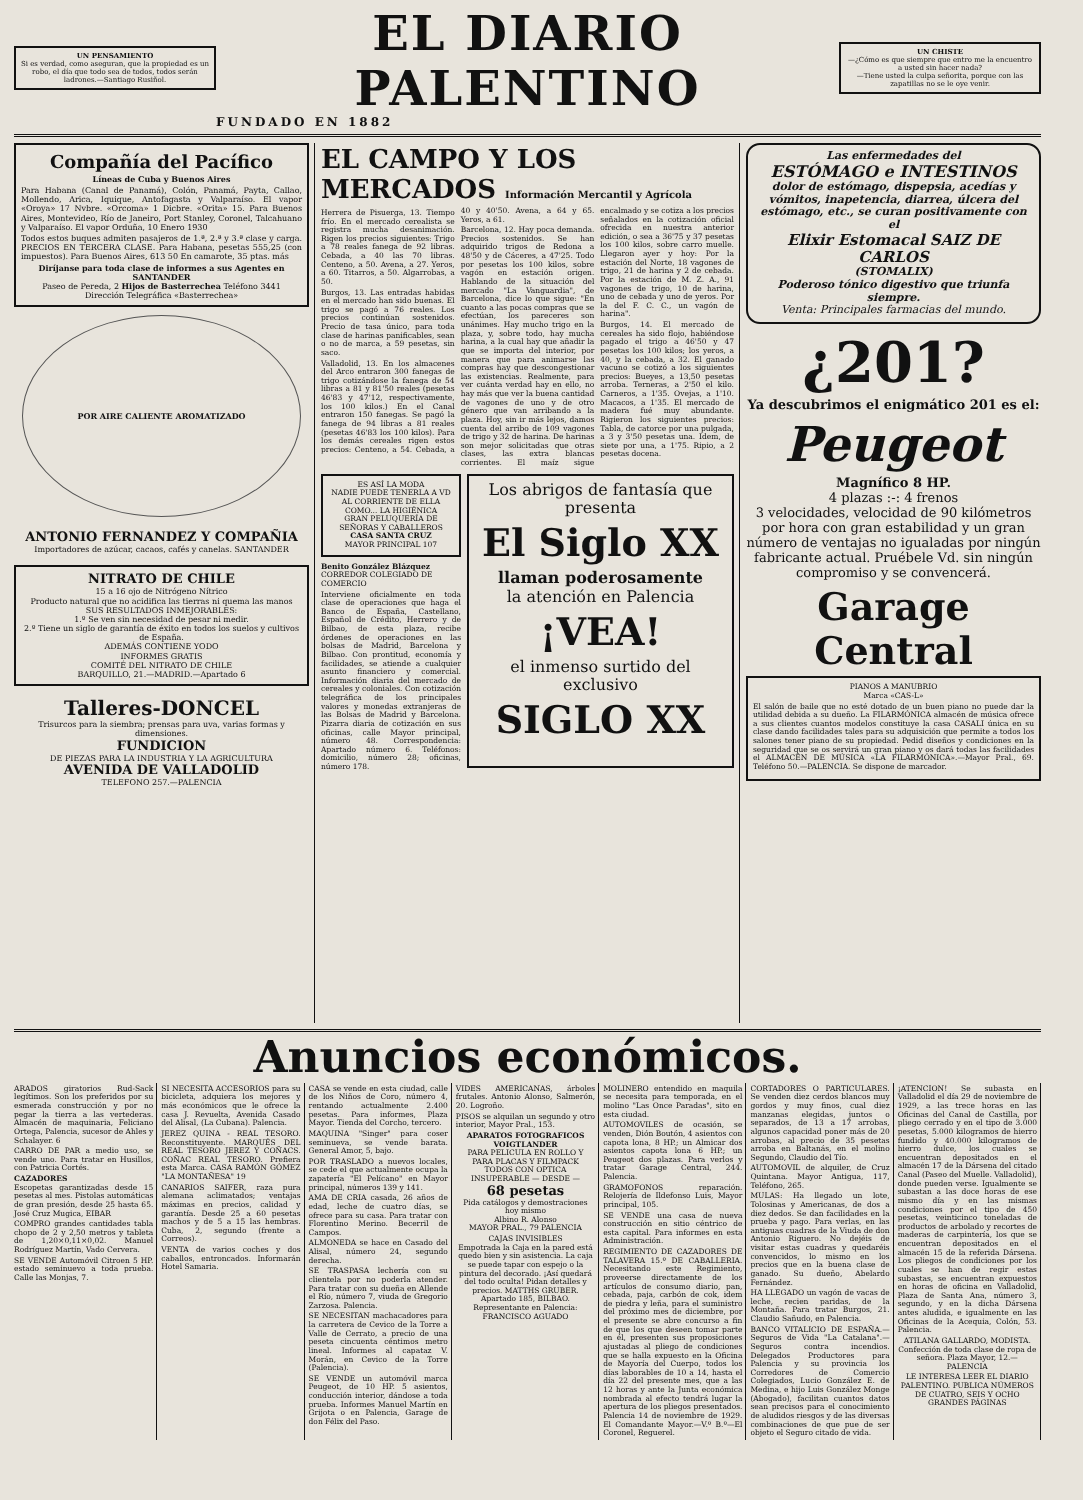UN PENSAMIENTO
Si es verdad, como aseguran, que la propiedad es un robo, el día que todo sea de todos, todos serán ladrones.—Santiago Rusiñol.
EL DIARIO PALENTINO
FUNDADO EN 1882
UN CHISTE
—¿Cómo es que siempre que entro me la encuentro a usted sin hacer nada?
—Tiene usted la culpa señorita, porque con las zapatillas no se le oye venir.
Compañía del Pacífico
Líneas de Cuba y Buenos Aires
Para Habana (Canal de Panamá), Colón, Panamá, Payta, Callao, Mollendo, Arica, Iquique, Antofagasta y Valparaíso. El vapor «Oroya» 17 Nvbre. «Orcoma» 1 Dicbre. «Orita» 15. Para Buenos Aires, Montevideo, Río de Janeiro, Port Stanley, Coronel, Talcahuano y Valparaíso. El vapor Orduña, 10 Enero 1930
Todos estos buques admiten pasajeros de 1.ª, 2.ª y 3.ª clase y carga. PRECIOS EN TERCERA CLASE. Para Habana, pesetas 555,25 (con impuestos). Para Buenos Aires, 613 50 En camarote, 35 ptas. más
Diríjanse para toda clase de informes a sus Agentes en SANTANDER
Paseo de Pereda, 2 Hijos de Basterrechea Teléfono 3441
Dirección Telegráfica «Basterrechea»
POR AIRE CALIENTE AROMATIZADO
ANTONIO FERNANDEZ Y COMPAÑIA
Importadores de azúcar, cacaos, cafés y canelas. SANTANDER
NITRATO DE CHILE
15 a 16 ojo de Nitrógeno Nítrico
Producto natural que no acidifica las tierras ni quema las manos
SUS RESULTADOS INMEJORABLES:
1.º Se ven sin necesidad de pesar ni medir.
2.º Tiene un siglo de garantía de éxito en todos los suelos y cultivos de España.
ADEMÁS CONTIENE YODO
INFORMES GRATIS
COMITÉ DEL NITRATO DE CHILE
BARQUILLO, 21.—MADRID.—Apartado 6
Talleres-DONCEL
Trisurcos para la siembra; prensas para uva, varias formas y dimensiones.
FUNDICION
DE PIEZAS PARA LA INDUSTRIA Y LA AGRICULTURA
AVENIDA DE VALLADOLID
TELEFONO 257.—PALENCIA
EL CAMPO Y LOS MERCADOS Información Mercantil y Agrícola
Herrera de Pisuerga, 13. Tiempo frío. En el mercado cerealista se registra mucha desanimación. Rigen los precios siguientes: Trigo a 78 reales fanega de 92 libras. Cebada, a 40 las 70 libras. Centeno, a 50. Avena, a 27. Yeros, a 60. Titarros, a 50. Algarrobas, a 50.
Burgos, 13. Las entradas habidas en el mercado han sido buenas. El trigo se pagó a 76 reales. Los precios continúan sostenidos. Precio de tasa único, para toda clase de harinas panificables, sean o no de marca, a 59 pesetas, sin saco.
Valladolid, 13. En los almacenes del Arco entraron 300 fanegas de trigo cotizándose la fanega de 54 libras a 81 y 81'50 reales (pesetas 46'83 y 47'12, respectivamente, los 100 kilos.) En el Canal entraron 150 fanegas. Se pagó la fanega de 94 libras a 81 reales (pesetas 46'83 los 100 kilos). Para los demás cereales rigen estos precios: Centeno, a 54. Cebada, a 40 y 40'50. Avena, a 64 y 65. Yeros, a 61.
Barcelona, 12. Hay poca demanda. Precios sostenidos. Se han adquirido trigos de Redona a 48'50 y de Cáceres, a 47'25. Todo por pesetas los 100 kilos, sobre vagón en estación origen. Hablando de la situación del mercado "La Vanguardia", de Barcelona, dice lo que sigue: "En cuanto a las pocas compras que se efectúan, los pareceres son unánimes. Hay mucho trigo en la plaza, y, sobre todo, hay mucha harina, a la cual hay que añadir la que se importa del interior, por manera que para animarse las compras hay que descongestionar las existencias. Realmente, para ver cuánta verdad hay en ello, no hay más que ver la buena cantidad de vagones de uno y de otro género que van arribando a la plaza. Hoy, sin ir más lejos, damos cuenta del arribo de 109 vagones de trigo y 32 de harina. De harinas son mejor solicitadas que otras clases, las extra blancas corrientes. El maíz sigue encalmado y se cotiza a los precios señalados en la cotización oficial ofrecida en nuestra anterior edición, o sea a 36'75 y 37 pesetas los 100 kilos, sobre carro muelle. Llegaron ayer y hoy: Por la estación del Norte, 18 vagones de trigo, 21 de harina y 2 de cebada. Por la estación de M. Z. A., 91 vagones de trigo, 10 de harina, uno de cebada y uno de yeros. Por la del F. C. C., un vagón de harina".
Burgos, 14. El mercado de cereales ha sido flojo, habiéndose pagado el trigo a 46'50 y 47 pesetas los 100 kilos; los yeros, a 40, y la cebada, a 32. El ganado vacuno se cotizó a los siguientes precios: Bueyes, a 13,50 pesetas arroba. Terneras, a 2'50 el kilo. Carneros, a 1'35. Ovejas, a 1'10. Macacos, a 1'35. El mercado de madera fué muy abundante. Rigieron los siguientes precios: Tabla, de catorce por una pulgada, a 3 y 3'50 pesetas una. Idem, de siete por una, a 1'75. Ripio, a 2 pesetas docena.
ES ASÍ LA MODA
NADIE PUEDE TENERLA A VD AL CORRIENTE DE ELLA COMO... LA HIGIÉNICA
GRAN PELUQUERÍA DE SEÑORAS Y CABALLEROS
CASA SANTA CRUZ
MAYOR PRINCIPAL 107
Benito González Blázquez
CORREDOR COLEGIADO DE COMERCIO
Interviene oficialmente en toda clase de operaciones que haga el Banco de España, Castellano, Español de Crédito, Herrero y de Bilbao, de esta plaza, recibe órdenes de operaciones en las bolsas de Madrid, Barcelona y Bilbao. Con prontitud, economía y facilidades, se atiende a cualquier asunto financiero y comercial. Información diaria del mercado de cereales y coloniales. Con cotización telegráfica de los principales valores y monedas extranjeras de las Bolsas de Madrid y Barcelona. Pizarra diaria de cotización en sus oficinas, calle Mayor principal, número 48. Correspondencia: Apartado número 6. Teléfonos: domicilio, número 28; oficinas, número 178.
Los abrigos de fantasía que presenta
El Siglo XX
llaman poderosamente
la atención en Palencia
¡VEA!
el inmenso surtido del exclusivo
SIGLO XX
Las enfermedades del
ESTÓMAGO e INTESTINOS
dolor de estómago, dispepsia, acedías y vómitos, inapetencia, diarrea, úlcera del estómago, etc., se curan positivamente con el
Elixir Estomacal SAIZ DE CARLOS
(STOMALIX)
Poderoso tónico digestivo que triunfa siempre.
Venta: Principales farmacias del mundo.
¿201?
Ya descubrimos el enigmático 201 es el:
Peugeot
Magnífico 8 HP.
4 plazas :-: 4 frenos
3 velocidades, velocidad de 90 kilómetros por hora con gran estabilidad y un gran número de ventajas no igualadas por ningún fabricante actual. Pruébele Vd. sin ningún compromiso y se convencerá.
Garage Central
PIANOS A MANUBRIO
Marca «CAS-L»
El salón de baile que no esté dotado de un buen piano no puede dar la utilidad debida a su dueño. La FILARMÓNICA almacén de música ofrece a sus clientes cuantos modelos constituye la casa CASALI única en su clase dando facilidades tales para su adquisición que permite a todos los salones tener piano de su propiedad. Pedid diseños y condiciones en la seguridad que se os servirá un gran piano y os dará todas las facilidades el ALMACÉN DE MÚSICA «LA FILARMÓNICA».—Mayor Pral., 69. Teléfono 50.—PALENCIA. Se dispone de marcador.
Anuncios económicos.
ARADOS giratorios Rud-Sack legítimos. Son los preferidos por su esmerada construcción y por no pegar la tierra a las vertederas. Almacén de maquinaria, Feliciano Ortega, Palencia, sucesor de Ahles y Schalayer. 6
CARRO DE PAR a medio uso, se vende uno. Para tratar en Husillos, con Patricia Cortés.
CAZADORES
Escopetas garantizadas desde 15 pesetas al mes. Pistolas automáticas de gran presión, desde 25 hasta 65. José Cruz Mugica, EIBAR
COMPRO grandes cantidades tabla chopo de 2 y 2,50 metros y tableta de 1,20×0,11×0,02. Manuel Rodríguez Martín, Vado Cervera.
SE VENDE Automóvil Citroen 5 HP. estado seminuevo a toda prueba. Calle las Monjas, 7.
SI NECESITA ACCESORIOS para su bicicleta, adquiera los mejores y más económicos que le ofrece la casa J. Revuelta, Avenida Casado del Alisal, (La Cubana). Palencia.
JEREZ QUINA - REAL TESORO. Reconstituyente. MARQUÉS DEL REAL TESORO JEREZ Y COÑACS. COÑAC REAL TESORO. Prefiera esta Marca. CASA RAMÓN GÓMEZ "LA MONTAÑESA" 19
CANARIOS SAIFER, raza pura alemana aclimatados; ventajas máximas en precios, calidad y garantía. Desde 25 a 60 pesetas machos y de 5 a 15 las hembras. Cuba, 2, segundo (frente a Correos).
VENTA de varios coches y dos caballos, entroncados. Informarán Hotel Samaria.
CASA se vende en esta ciudad, calle de los Niños de Coro, número 4, rentando actualmente 2.400 pesetas. Para informes, Plaza Mayor. Tienda del Corcho, tercero.
MAQUINA "Singer" para coser seminueva, se vende barata. General Amor, 5, bajo.
POR TRASLADO a nuevos locales, se cede el que actualmente ocupa la zapatería "El Pelícano" en Mayor principal, números 139 y 141.
AMA DE CRIA casada, 26 años de edad, leche de cuatro días, se ofrece para su casa. Para tratar con Florentino Merino. Becerril de Campos.
ALMONEDA se hace en Casado del Alisal, número 24, segundo derecha.
SE TRASPASA lechería con su clientela por no poderla atender. Para tratar con su dueña en Allende el Río, número 7, viuda de Gregorio Zarzosa. Palencia.
SE NECESITAN machacadores para la carretera de Cevico de la Torre a Valle de Cerrato, a precio de una peseta cincuenta céntimos metro lineal. Informes al capataz V. Morán, en Cevico de la Torre (Palencia).
SE VENDE un automóvil marca Peugeot, de 10 HP. 5 asientos, conducción interior, dándose a toda prueba. Informes Manuel Martín en Grijota o en Palencia, Garage de don Félix del Paso.
VIDES AMERICANAS, árboles frutales. Antonio Alonso, Salmerón, 20. Logroño.
PISOS se alquilan un segundo y otro interior, Mayor Pral., 153.
APARATOS FOTOGRAFICOS VOIGTLANDER
PARA PELICULA EN ROLLO Y PARA PLACAS Y FILMPACK
TODOS CON OPTICA INSUPERABLE — DESDE —
68 pesetas
Pida catálogos y demostraciones hoy mismo
Albino R. Alonso
MAYOR PRAL., 79 PALENCIA
CAJAS INVISIBLES
Empotrada la Caja en la pared está quedo bien y sin asistencia. La caja se puede tapar con espejo o la pintura del decorado. ¡Así quedará del todo oculta! Pidan detalles y precios. MATTHS GRUBER. Apartado 185, BILBAO. Representante en Palencia: FRANCISCO AGUADO
MOLINERO entendido en maquila se necesita para temporada, en el molino "Las Once Paradas", sito en esta ciudad.
AUTOMOVILES de ocasión, se venden, Dión Boutón, 4 asientos con capota lona, 8 HP.; un Almicar dos asientos capota lona 6 HP.; un Peugeot dos plazas. Para verlos y tratar Garage Central, 244. Palencia.
GRAMOFONOS reparación. Relojería de Ildefonso Luis, Mayor principal, 105.
SE VENDE una casa de nueva construcción en sitio céntrico de esta capital. Para informes en esta Administración.
REGIMIENTO DE CAZADORES DE TALAVERA 15.º DE CABALLERIA. Necesitando este Regimiento, proveerse directamente de los artículos de consumo diario, pan, cebada, paja, carbón de cok, idem de piedra y leña, para el suministro del próximo mes de diciembre, por el presente se abre concurso a fin de que los que deseen tomar parte en él, presenten sus proposiciones ajustadas al pliego de condiciones que se halla expuesto en la Oficina de Mayoría del Cuerpo, todos los días laborables de 10 a 14, hasta el día 22 del presente mes, que a las 12 horas y ante la Junta económica nombrada al efecto tendrá lugar la apertura de los pliegos presentados. Palencia 14 de noviembre de 1929. El Comandante Mayor.—V.º B.º—El Coronel, Reguerel.
CORTADORES O PARTICULARES. Se venden diez cerdos blancos muy gordos y muy finos, cual diez manzanas elegidas, juntos o separados, de 13 a 17 arrobas, algunos capacidad poner más de 20 arrobas, al precio de 35 pesetas arroba en Baltanás, en el molino Segundo, Claudio del Tío.
AUTOMOVIL de alquiler, de Cruz Quintana. Mayor Antigua, 117, Teléfono, 265.
MULAS: Ha llegado un lote, Tolosinas y Americanas, de dos a diez dedos. Se dan facilidades en la prueba y pago. Para verlas, en las antiguas cuadras de la Viuda de don Antonio Riguero. No dejéis de visitar estas cuadras y quedaréis convencidos, lo mismo en los precios que en la buena clase de ganado. Su dueño, Abelardo Fernández.
HA LLEGADO un vagón de vacas de leche, recien paridas, de la Montaña. Para tratar Burgos, 21. Claudio Sañudo, en Palencia.
BANCO VITALICIO DE ESPAÑA.— Seguros de Vida "La Catalana".—Seguros contra incendios. Delegados Productores para Palencia y su provincia los Corredores de Comercio Colegiados, Lucio González E. de Medina, e hijo Luis González Monge (Abogado), facilitan cuantos datos sean precisos para el conocimiento de aludidos riesgos y de las diversas combinaciones de que pue de ser objeto el Seguro citado de vida.
¡ATENCION! Se subasta en Valladolid el día 29 de noviembre de 1929, a las trece horas en las Oficinas del Canal de Castilla, por pliego cerrado y en el tipo de 3.000 pesetas, 5.000 kilogramos de hierro fundido y 40.000 kilogramos de hierro dulce, los cuales se encuentran depositados en el almacén 17 de la Dársena del citado Canal (Paseo del Muelle. Valladolid), donde pueden verse. Igualmente se subastan a las doce horas de ese mismo día y en las mismas condiciones por el tipo de 450 pesetas, veinticinco toneladas de productos de arbolado y recortes de maderas de carpintería, los que se encuentran depositados en el almacén 15 de la referida Dársena. Los pliegos de condiciones por los cuales se han de regir estas subastas, se encuentran expuestos en horas de oficina en Valladolid, Plaza de Santa Ana, número 3, segundo, y en la dicha Dársena antes aludida, e igualmente en las Oficinas de la Acequia, Colón, 53. Palencia.
ATILANA GALLARDO, MODISTA. Confección de toda clase de ropa de señora. Plaza Mayor, 12.—PALENCIA
LE INTERESA LEER EL DIARIO PALENTINO. PUBLICA NÚMEROS DE CUATRO, SEIS Y OCHO GRANDES PÁGINAS